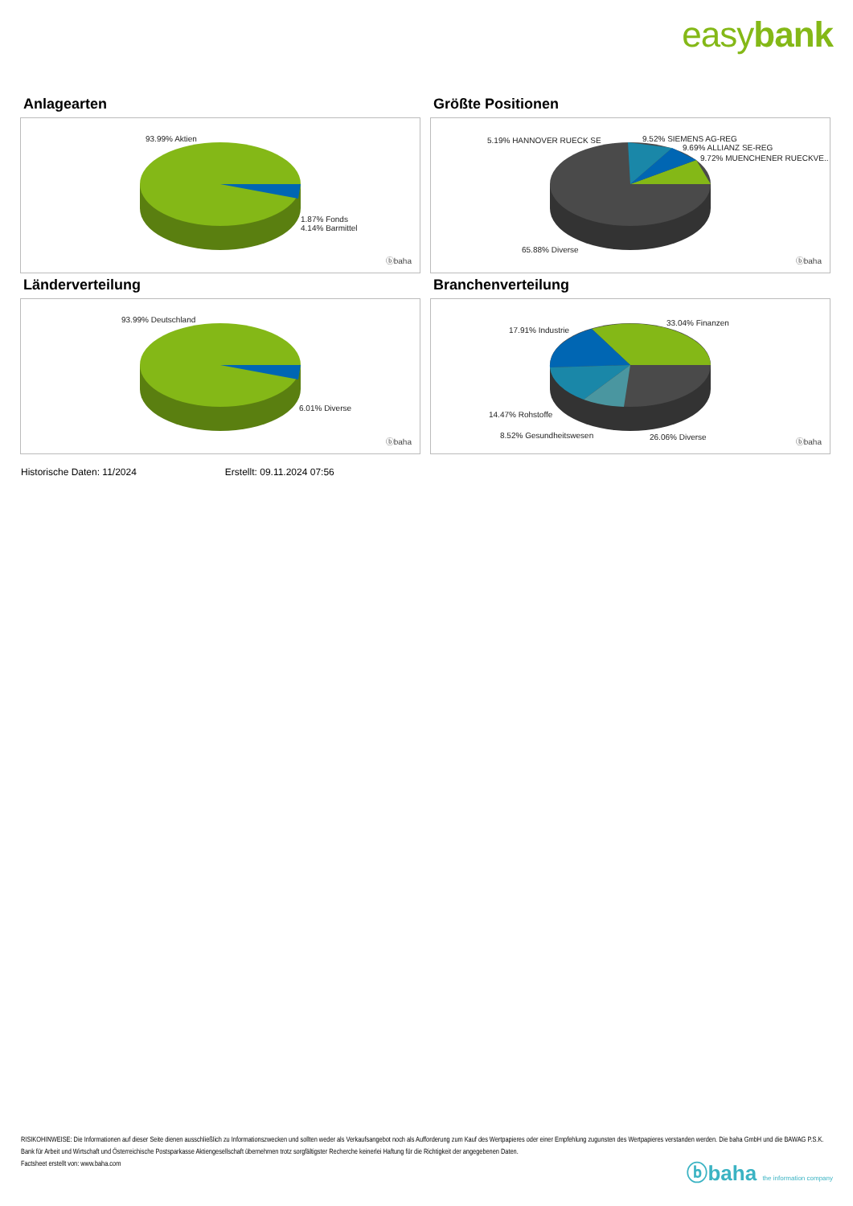easybank
Anlagearten
93.99% Aktien
1.87% Fonds
4.14% Barmittel
ⓑbaha
Größte Positionen
5.19% HANNOVER RUECK SE 9.52% SIEMENS AG-REG
9.69% ALLIANZ SE-REG
9.72% MUENCHENER RUECKVE..
65.88% Diverse
ⓑbaha
Länderverteilung
93.99% Deutschland
6.01% Diverse
ⓑbaha
Branchenverteilung
33.04% Finanzen
17.91% Industrie
14.47% Rohstoffe
8.52% Gesundheitswesen 26.06% Diverse
ⓑbaha
Historische Daten: 11/2024 Erstellt: 09.11.2024 07:56
RISIKOHINWEISE: Die Informationen auf dieser Seite dienen ausschließlich zu Informationszwecken und sollten weder als Verkaufsangebot noch als Aufforderung zum Kauf des Wertpapieres oder einer Empfehlung zugunsten des Wertpapieres verstanden werden. Die baha GmbH und die BAWAG P.S.K. Bank für Arbeit und Wirtschaft und Österreichische Postsparkasse Aktiengesellschaft übernehmen trotz sorgfältigster Recherche keinerlei Haftung für die Richtigkeit der angegebenen Daten.
Factsheet erstellt von: www.baha.com
ⓑbaha the information company